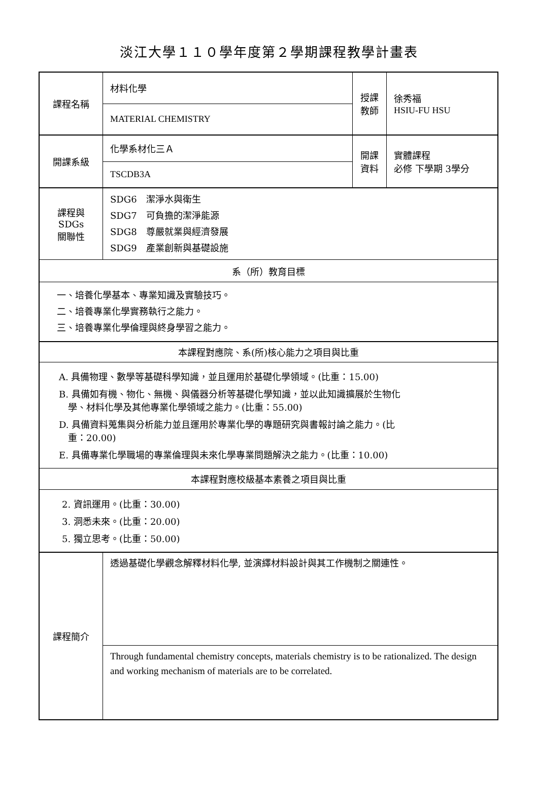淡江大學１１０學年度第２學期課程教學計畫表
| 課程名稱 | 材料化學 | 授課 教師 | 徐秀福 HSIU-FU HSU |
| | MATERIAL CHEMISTRY | | |
| 開課系級 | 化學系材化三Ａ | 開課 資料 | 實體課程 必修 下學期 3學分 |
| | TSCDB3A | | |
| 課程與SDGs 關聯性 | SDG6 潔淨水與衛生 SDG7 可負擔的潔淨能源 SDG8 尊嚴就業與經濟發展 SDG9 產業創新與基礎設施 | | |
| 系（所）教育目標 | | | |
| 一、培養化學基本、專業知識及實驗技巧。 二、培養專業化學實務執行之能力。 三、培養專業化學倫理與終身學習之能力。 | | | |
| 本課程對應院、系(所)核心能力之項目與比重 | | | |
| A. 具備物理、數學等基礎科學知識，並且運用於基礎化學領域。(比重：15.00) B. 具備如有機、物化、無機、與儀器分析等基礎化學知識，並以此知識擴展於生物化 學、材料化學及其他專業化學領域之能力。(比重：55.00) D. 具備資料蒐集與分析能力並且運用於專業化學的專題研究與書報討論之能力。(比 重：20.00) E. 具備專業化學職場的專業倫理與未來化學專業問題解決之能力。(比重：10.00) | | | |
| 本課程對應校級基本素養之項目與比重 | | | |
| 2. 資訊運用。(比重：30.00) 3. 洞悉未來。(比重：20.00) 5. 獨立思考。(比重：50.00) | | | |
| 課程簡介 | 透過基礎化學觀念解釋材料化學, 並演繹材料設計與其工作機制之關連性。 | | |
| | Through fundamental chemistry concepts, materials chemistry is to be rationalized. The design and working mechanism of materials are to be correlated. | | |